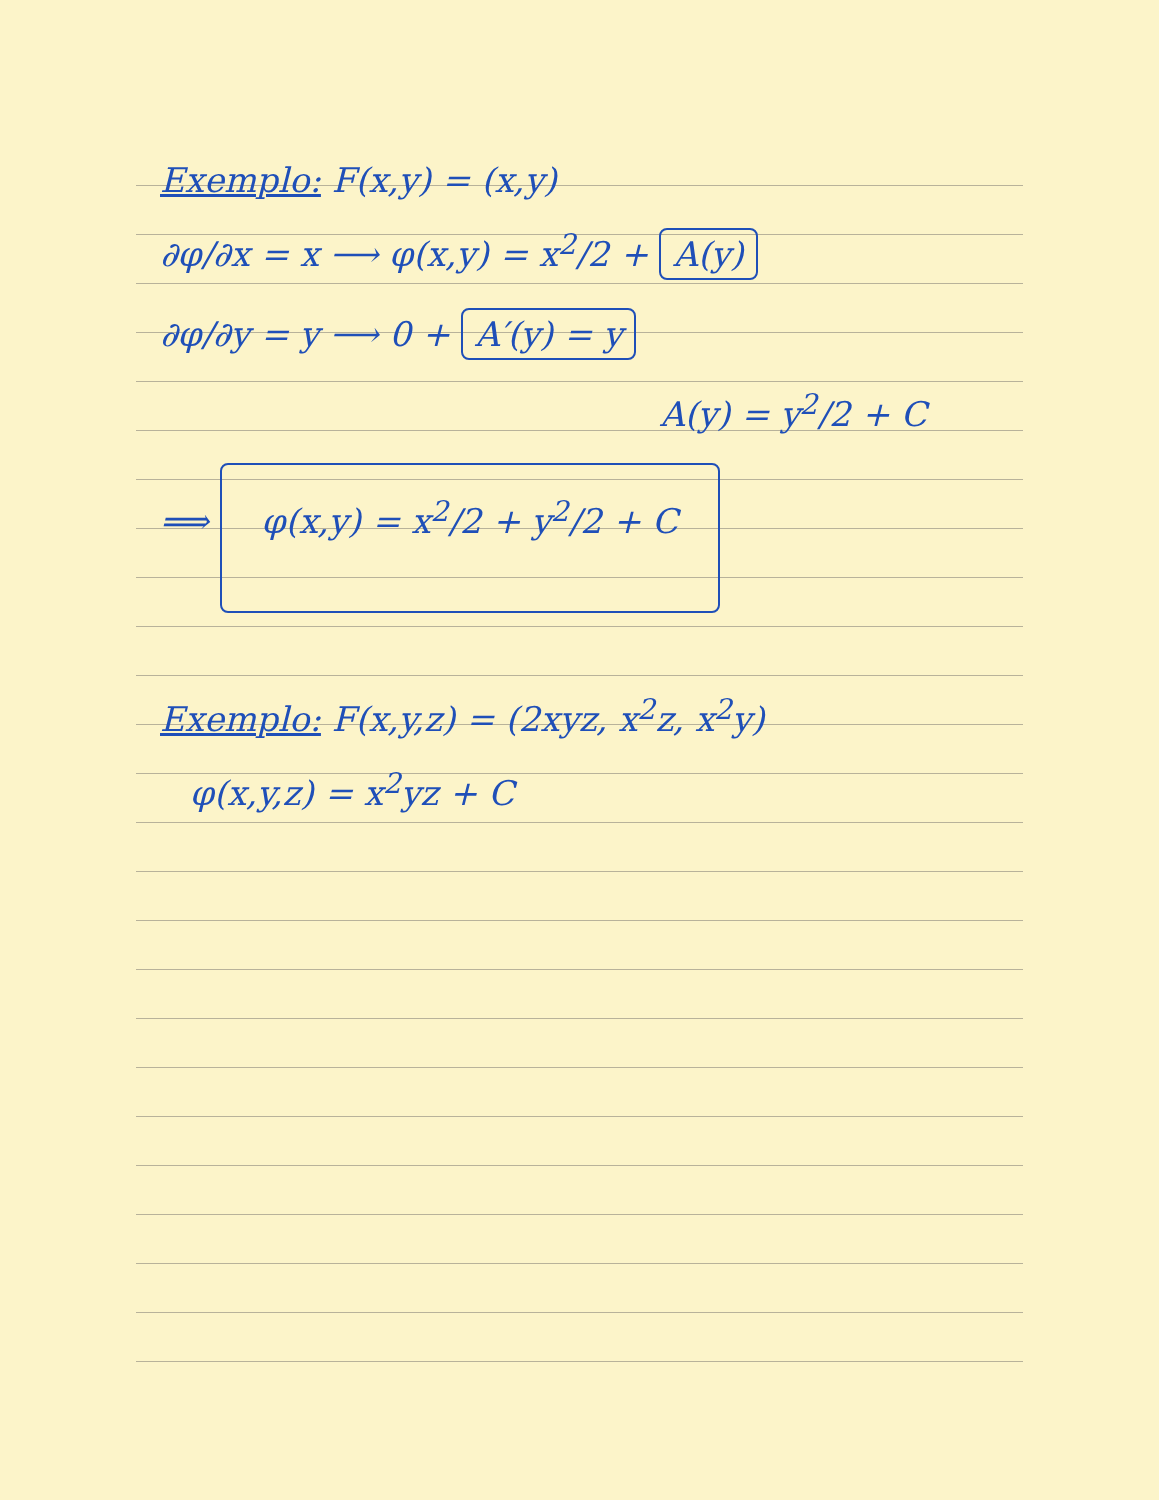Exemplo: F(x,y) = (x,y)
∂φ/∂x = x ⟶ φ(x,y) = x<sup>2</sup>/2 + A(y)
∂φ/∂y = y ⟶ 0 + A′(y) = y
A(y) = y<sup>2</sup>/2 + C
⟹ φ(x,y) = x<sup>2</sup>/2 + y<sup>2</sup>/2 + C
Exemplo: F(x,y,z) = (2xyz, x<sup>2</sup>z, x<sup>2</sup>y)
φ(x,y,z) = x<sup>2</sup>yz + C